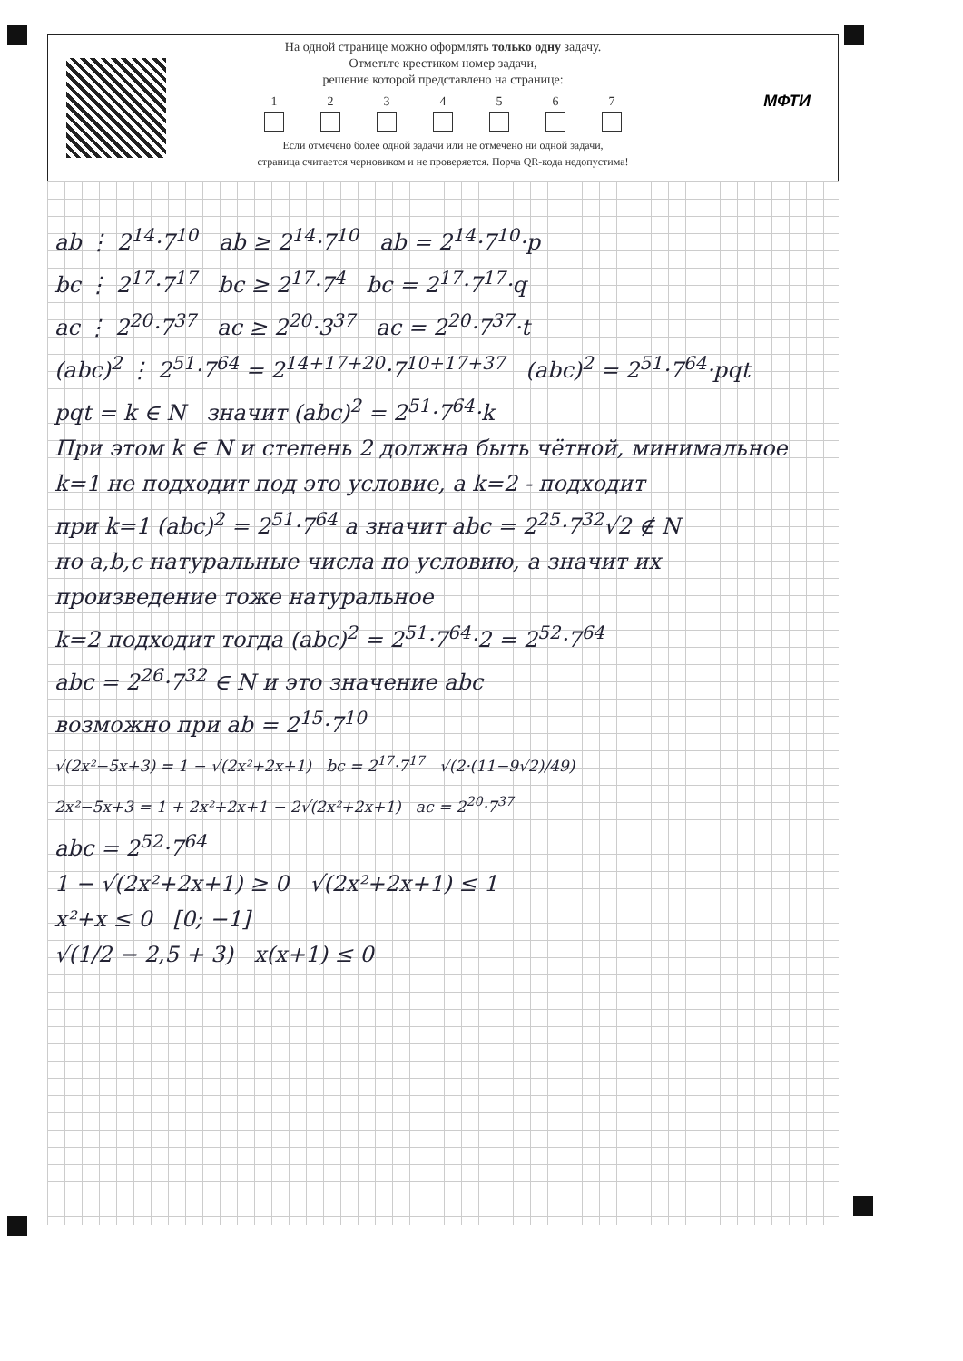На одной странице можно оформлять только одну задачу.
Отметьте крестиком номер задачи,
решение которой представлено на странице:
1 2 3 4 5 6 7
Если отмечено более одной задачи или не отмечено ни одной задачи,
страница считается черновиком и не проверяется. Порча QR-кода недопустима!
МФТИ
ab ⋮ 2<sup>14</sup>·7<sup>10</sup> ab ≥ 2<sup>14</sup>·7<sup>10</sup> ab = 2<sup>14</sup>·7<sup>10</sup>·p
bc ⋮ 2<sup>17</sup>·7<sup>17</sup> bc ≥ 2<sup>17</sup>·7<sup>4</sup> bc = 2<sup>17</sup>·7<sup>17</sup>·q
ac ⋮ 2<sup>20</sup>·7<sup>37</sup> ac ≥ 2<sup>20</sup>·3<sup>37</sup> ac = 2<sup>20</sup>·7<sup>37</sup>·t
(abc)<sup>2</sup> ⋮ 2<sup>51</sup>·7<sup>64</sup> = 2<sup>14+17+20</sup>·7<sup>10+17+37</sup> (abc)<sup>2</sup> = 2<sup>51</sup>·7<sup>64</sup>·pqt
pqt = k ∈ N значит (abc)<sup>2</sup> = 2<sup>51</sup>·7<sup>64</sup>·k
При этом k ∈ N и степень 2 должна быть чётной, минимальное k=1 не подходит под это условие, а k=2 - подходит
при k=1 (abc)<sup>2</sup> = 2<sup>51</sup>·7<sup>64</sup> а значит abc = 2<sup>25</sup>·7<sup>32</sup>√2 ∉ N
но a,b,c натуральные числа по условию, а значит их произведение тоже натуральное
k=2 подходит тогда (abc)<sup>2</sup> = 2<sup>51</sup>·7<sup>64</sup>·2 = 2<sup>52</sup>·7<sup>64</sup>
abc = 2<sup>26</sup>·7<sup>32</sup> ∈ N и это значение abc
возможно при ab = 2<sup>15</sup>·7<sup>10</sup>
√(2x²−5x+3) = 1 − √(2x²+2x+1) bc = 2<sup>17</sup>·7<sup>17</sup> √(2·(11−9√2)/49)
2x²−5x+3 = 1 + 2x²+2x+1 − 2√(2x²+2x+1) ac = 2<sup>20</sup>·7<sup>37</sup>
abc = 2<sup>52</sup>·7<sup>64</sup>
1 − √(2x²+2x+1) ≥ 0 √(2x²+2x+1) ≤ 1
x²+x ≤ 0 [0; −1]
√(1/2 − 2,5 + 3) x(x+1) ≤ 0